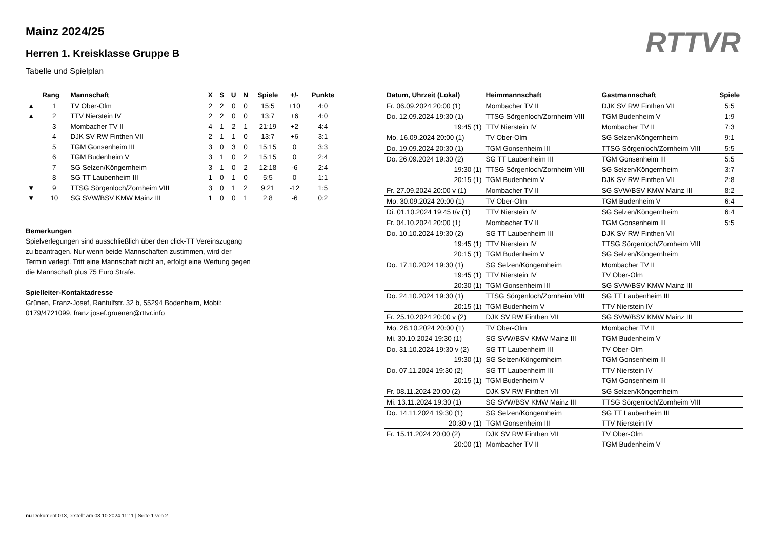RTTVR
Mainz 2024/25
Herren 1. Kreisklasse Gruppe B
Tabelle und Spielplan
| | Rang | Mannschaft | X | S | U | N | Spiele | +/- | Punkte |
| --- | --- | --- | --- | --- | --- | --- | --- | --- | --- |
| ▲ | 1 | TV Ober-Olm | 2 | 2 | 0 | 0 | 15:5 | +10 | 4:0 |
| ▲ | 2 | TTV Nierstein IV | 2 | 2 | 0 | 0 | 13:7 | +6 | 4:0 |
| | 3 | Mombacher TV II | 4 | 1 | 2 | 1 | 21:19 | +2 | 4:4 |
| | 4 | DJK SV RW Finthen VII | 2 | 1 | 1 | 0 | 13:7 | +6 | 3:1 |
| | 5 | TGM Gonsenheim III | 3 | 0 | 3 | 0 | 15:15 | 0 | 3:3 |
| | 6 | TGM Budenheim V | 3 | 1 | 0 | 2 | 15:15 | 0 | 2:4 |
| | 7 | SG Selzen/Köngernheim | 3 | 1 | 0 | 2 | 12:18 | -6 | 2:4 |
| | 8 | SG TT Laubenheim III | 1 | 0 | 1 | 0 | 5:5 | 0 | 1:1 |
| ▼ | 9 | TTSG Sörgenloch/Zornheim VIII | 3 | 0 | 1 | 2 | 9:21 | -12 | 1:5 |
| ▼ | 10 | SG SVW/BSV KMW Mainz III | 1 | 0 | 0 | 1 | 2:8 | -6 | 0:2 |
Bemerkungen
Spielverlegungen sind ausschließlich über den click-TT Vereinszugang zu beantragen. Nur wenn beide Mannschaften zustimmen, wird der Termin verlegt. Tritt eine Mannschaft nicht an, erfolgt eine Wertung gegen die Mannschaft plus 75 Euro Strafe.
Spielleiter-Kontaktadresse
Grünen, Franz-Josef, Rantulfstr. 32 b, 55294 Bodenheim, Mobil: 0179/4721099, franz.josef.gruenen@rttvr.info
| Datum, Uhrzeit (Lokal) | Heimmannschaft | Gastmannschaft | Spiele |
| --- | --- | --- | --- |
| Fr. 06.09.2024 20:00 (1) | Mombacher TV II | DJK SV RW Finthen VII | 5:5 |
| Do. 12.09.2024 19:30 (1) | TTSG Sörgenloch/Zornheim VIII | TGM Budenheim V | 1:9 |
| 19:45 (1) | TTV Nierstein IV | Mombacher TV II | 7:3 |
| Mo. 16.09.2024 20:00 (1) | TV Ober-Olm | SG Selzen/Köngernheim | 9:1 |
| Do. 19.09.2024 20:30 (1) | TGM Gonsenheim III | TTSG Sörgenloch/Zornheim VIII | 5:5 |
| Do. 26.09.2024 19:30 (2) | SG TT Laubenheim III | TGM Gonsenheim III | 5:5 |
| 19:30 (1) | TTSG Sörgenloch/Zornheim VIII | SG Selzen/Köngernheim | 3:7 |
| 20:15 (1) | TGM Budenheim V | DJK SV RW Finthen VII | 2:8 |
| Fr. 27.09.2024 20:00 v (1) | Mombacher TV II | SG SVW/BSV KMW Mainz III | 8:2 |
| Mo. 30.09.2024 20:00 (1) | TV Ober-Olm | TGM Budenheim V | 6:4 |
| Di. 01.10.2024 19:45 t/v (1) | TTV Nierstein IV | SG Selzen/Köngernheim | 6:4 |
| Fr. 04.10.2024 20:00 (1) | Mombacher TV II | TGM Gonsenheim III | 5:5 |
| Do. 10.10.2024 19:30 (2) | SG TT Laubenheim III | DJK SV RW Finthen VII | |
| 19:45 (1) | TTV Nierstein IV | TTSG Sörgenloch/Zornheim VIII | |
| 20:15 (1) | TGM Budenheim V | SG Selzen/Köngernheim | |
| Do. 17.10.2024 19:30 (1) | SG Selzen/Köngernheim | Mombacher TV II | |
| 19:45 (1) | TTV Nierstein IV | TV Ober-Olm | |
| 20:30 (1) | TGM Gonsenheim III | SG SVW/BSV KMW Mainz III | |
| Do. 24.10.2024 19:30 (1) | TTSG Sörgenloch/Zornheim VIII | SG TT Laubenheim III | |
| 20:15 (1) | TGM Budenheim V | TTV Nierstein IV | |
| Fr. 25.10.2024 20:00 v (2) | DJK SV RW Finthen VII | SG SVW/BSV KMW Mainz III | |
| Mo. 28.10.2024 20:00 (1) | TV Ober-Olm | Mombacher TV II | |
| Mi. 30.10.2024 19:30 (1) | SG SVW/BSV KMW Mainz III | TGM Budenheim V | |
| Do. 31.10.2024 19:30 v (2) | SG TT Laubenheim III | TV Ober-Olm | |
| 19:30 (1) | SG Selzen/Köngernheim | TGM Gonsenheim III | |
| Do. 07.11.2024 19:30 (2) | SG TT Laubenheim III | TTV Nierstein IV | |
| 20:15 (1) | TGM Budenheim V | TGM Gonsenheim III | |
| Fr. 08.11.2024 20:00 (2) | DJK SV RW Finthen VII | SG Selzen/Köngernheim | |
| Mi. 13.11.2024 19:30 (1) | SG SVW/BSV KMW Mainz III | TTSG Sörgenloch/Zornheim VIII | |
| Do. 14.11.2024 19:30 (1) | SG Selzen/Köngernheim | SG TT Laubenheim III | |
| 20:30 v (1) | TGM Gonsenheim III | TTV Nierstein IV | |
| Fr. 15.11.2024 20:00 (2) | DJK SV RW Finthen VII | TV Ober-Olm | |
| 20:00 (1) | Mombacher TV II | TGM Budenheim V | |
nu.Dokument 013, erstellt am 08.10.2024 11:11 | Seite 1 von 2